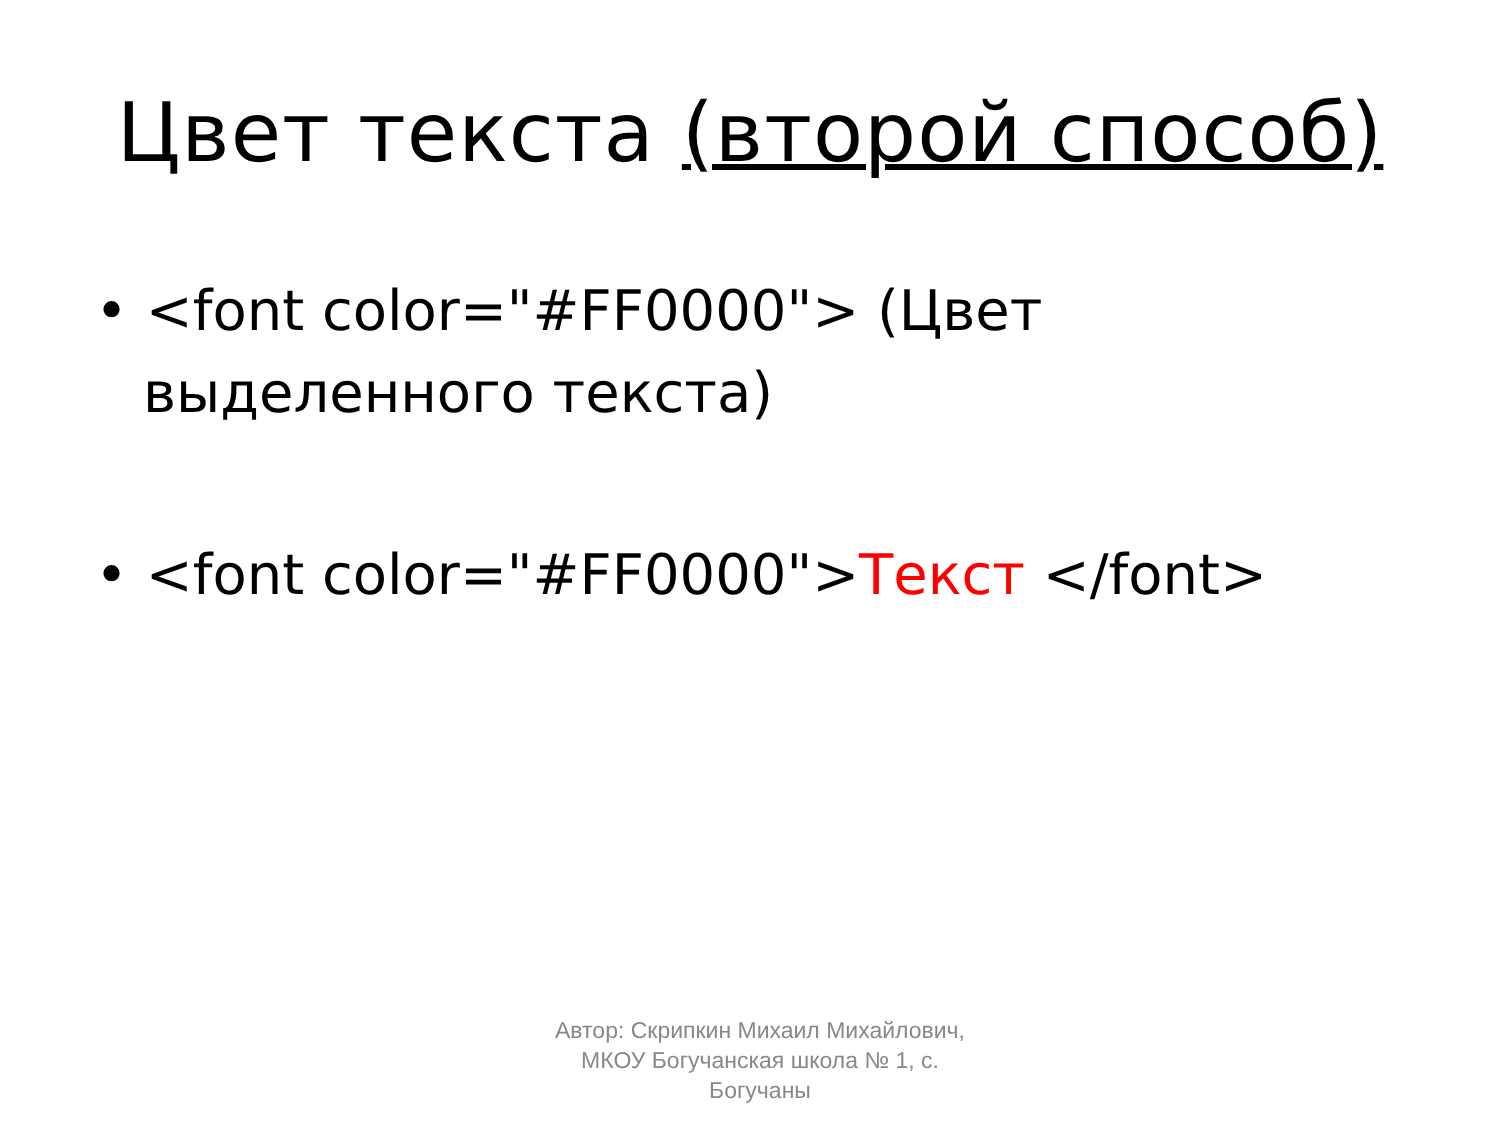Цвет текста (второй способ)
• <font color="#FF0000"> (Цвет выделенного текста)
• <font color="#FF0000">Текст </font>
Автор: Скрипкин Михаил Михайлович, МКОУ Богучанская школа № 1, с. Богучаны